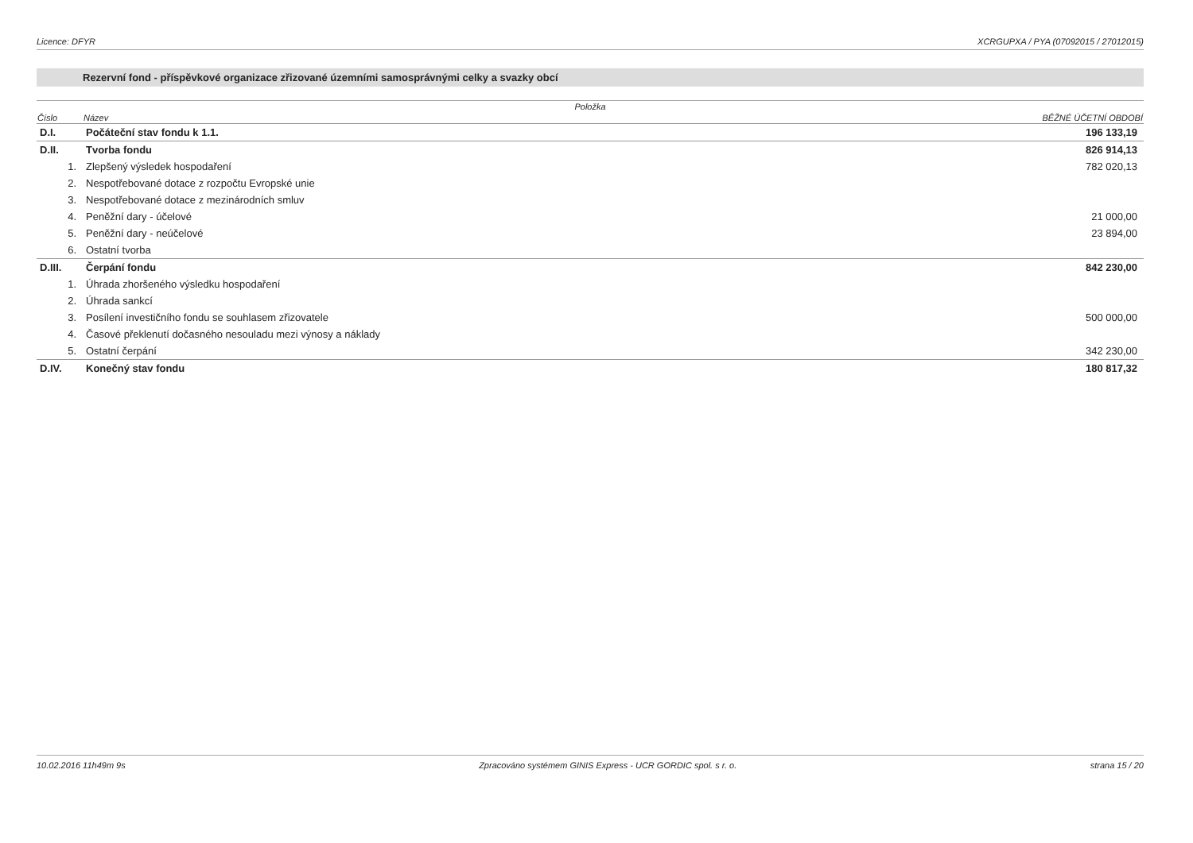Licence: DFYR XCRGUPXA / PYA (07092015 / 27012015)
Rezervní fond - příspěvkové organizace zřizované územními samosprávnými celky a svazky obcí
| Položka | | |
| --- | --- | --- |
| Číslo | Název | BĚŽNÉ ÚČETNÍ OBDOBÍ |
| D.I. | Počáteční stav fondu k 1.1. | 196 133,19 |
| D.II. | Tvorba fondu | 826 914,13 |
| 1. | Zlepšený výsledek hospodaření | 782 020,13 |
| 2. | Nespotřebované dotace z rozpočtu Evropské unie | |
| 3. | Nespotřebované dotace z mezinárodních smluv | |
| 4. | Peněžní dary - účelové | 21 000,00 |
| 5. | Peněžní dary - neúčelové | 23 894,00 |
| 6. | Ostatní tvorba | |
| D.III. | Čerpání fondu | 842 230,00 |
| 1. | Úhrada zhoršeného výsledku hospodaření | |
| 2. | Úhrada sankcí | |
| 3. | Posílení investičního fondu se souhlasem zřizovatele | 500 000,00 |
| 4. | Časové překlenutí dočasného nesouladu mezi výnosy a náklady | |
| 5. | Ostatní čerpání | 342 230,00 |
| D.IV. | Konečný stav fondu | 180 817,32 |
10.02.2016 11h49m 9s Zpracováno systémem GINIS Express - UCR GORDIC spol. s r. o. strana 15 / 20